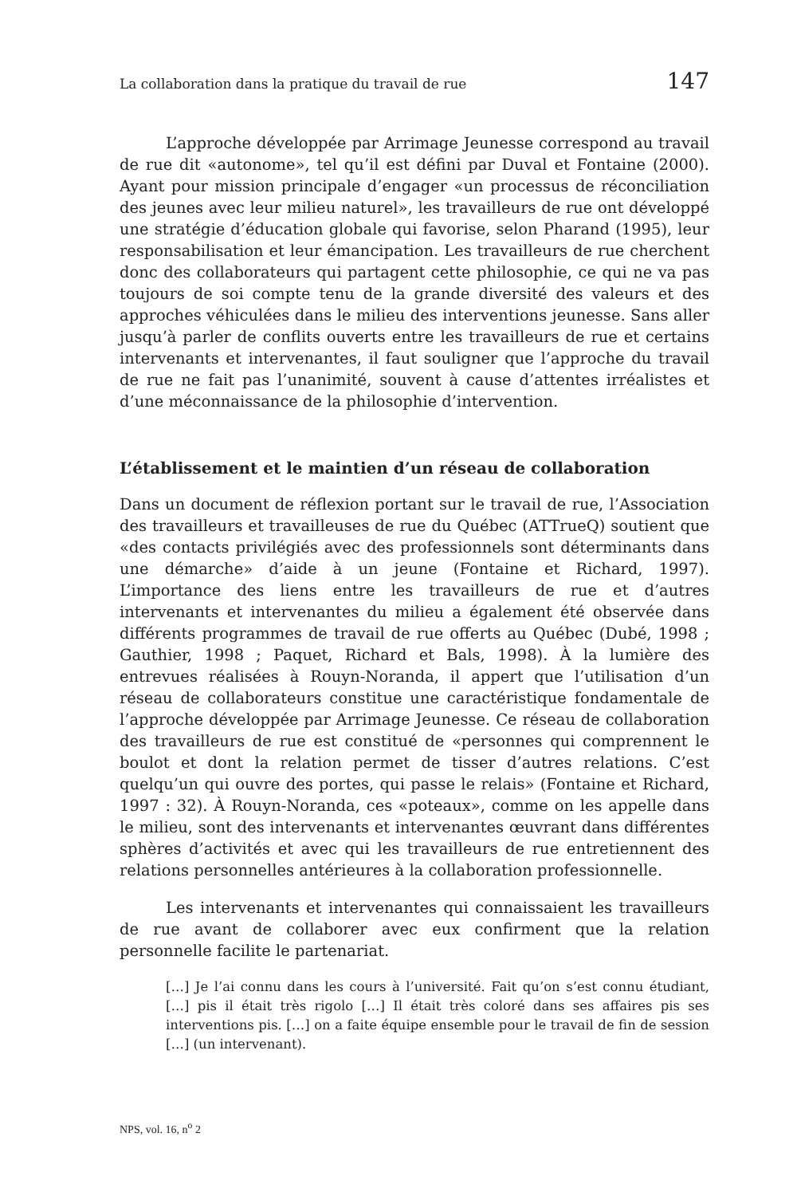La collaboration dans la pratique du travail de rue 147
L’approche développée par Arrimage Jeunesse correspond au travail de rue dit «autonome», tel qu’il est défini par Duval et Fontaine (2000). Ayant pour mission principale d’engager «un processus de réconciliation des jeunes avec leur milieu naturel», les travailleurs de rue ont développé une stratégie d’éducation globale qui favorise, selon Pharand (1995), leur responsabilisation et leur émancipation. Les travailleurs de rue cherchent donc des collaborateurs qui partagent cette philosophie, ce qui ne va pas toujours de soi compte tenu de la grande diversité des valeurs et des approches véhiculées dans le milieu des interventions jeunesse. Sans aller jusqu’à parler de conflits ouverts entre les travailleurs de rue et certains intervenants et intervenantes, il faut souligner que l’approche du travail de rue ne fait pas l’unanimité, souvent à cause d’attentes irréalistes et d’une méconnaissance de la philosophie d’intervention.
L’établissement et le maintien d’un réseau de collaboration
Dans un document de réflexion portant sur le travail de rue, l’Association des travailleurs et travailleuses de rue du Québec (ATTrueQ) soutient que «des contacts privilégiés avec des professionnels sont déterminants dans une démarche» d’aide à un jeune (Fontaine et Richard, 1997). L’importance des liens entre les travailleurs de rue et d’autres intervenants et intervenantes du milieu a également été observée dans différents programmes de travail de rue offerts au Québec (Dubé, 1998 ; Gauthier, 1998 ; Paquet, Richard et Bals, 1998). À la lumière des entrevues réalisées à Rouyn-Noranda, il appert que l’utilisation d’un réseau de collaborateurs constitue une caractéristique fondamentale de l’approche développée par Arrimage Jeunesse. Ce réseau de collaboration des travailleurs de rue est constitué de «personnes qui comprennent le boulot et dont la relation permet de tisser d’autres relations. C’est quelqu’un qui ouvre des portes, qui passe le relais» (Fontaine et Richard, 1997 : 32). À Rouyn-Noranda, ces «poteaux», comme on les appelle dans le milieu, sont des intervenants et intervenantes œuvrant dans différentes sphères d’activités et avec qui les travailleurs de rue entretiennent des relations personnelles antérieures à la collaboration professionnelle.
Les intervenants et intervenantes qui connaissaient les travailleurs de rue avant de collaborer avec eux confirment que la relation personnelle facilite le partenariat.
[…] Je l’ai connu dans les cours à l’université. Fait qu’on s’est connu étudiant, […] pis il était très rigolo […] Il était très coloré dans ses affaires pis ses interventions pis. […] on a faite équipe ensemble pour le travail de fin de session […] (un intervenant).
NPS, vol. 16, n<sup>o</sup> 2